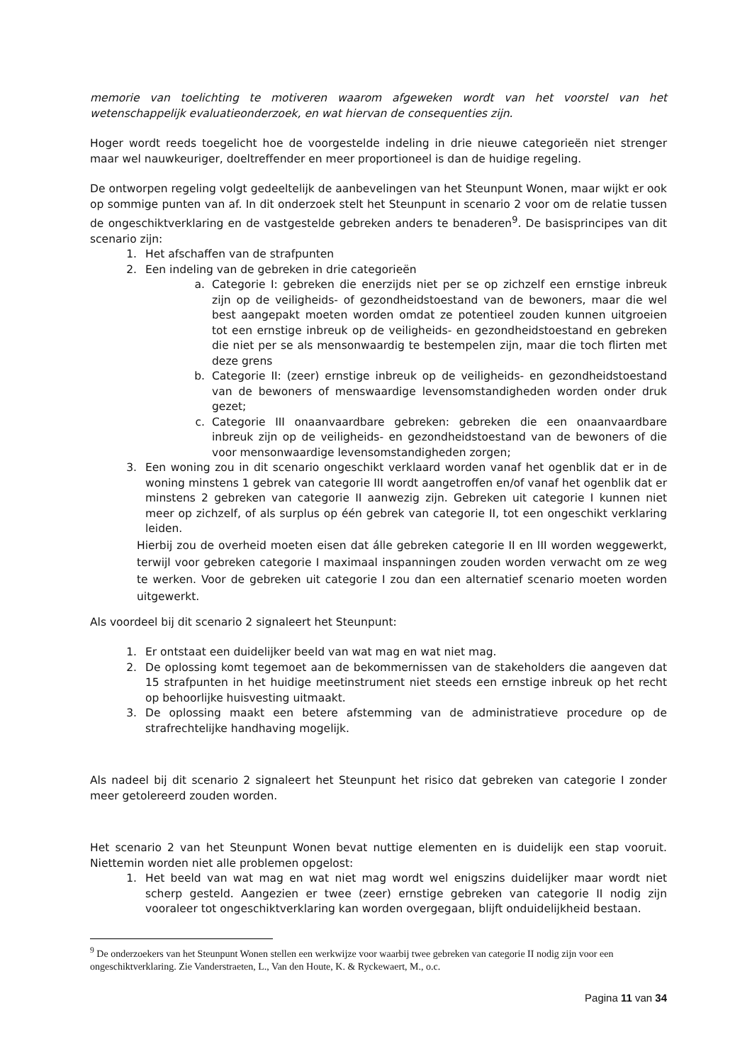memorie van toelichting te motiveren waarom afgeweken wordt van het voorstel van het wetenschappelijk evaluatieonderzoek, en wat hiervan de consequenties zijn.
Hoger wordt reeds toegelicht hoe de voorgestelde indeling in drie nieuwe categorieën niet strenger maar wel nauwkeuriger, doeltreffender en meer proportioneel is dan de huidige regeling.
De ontworpen regeling volgt gedeeltelijk de aanbevelingen van het Steunpunt Wonen, maar wijkt er ook op sommige punten van af. In dit onderzoek stelt het Steunpunt in scenario 2 voor om de relatie tussen de ongeschiktverklaring en de vastgestelde gebreken anders te benaderen<sup>9</sup>. De basisprincipes van dit scenario zijn:
1. Het afschaffen van de strafpunten
2. Een indeling van de gebreken in drie categorieën
a. Categorie I: gebreken die enerzijds niet per se op zichzelf een ernstige inbreuk zijn op de veiligheids- of gezondheidstoestand van de bewoners, maar die wel best aangepakt moeten worden omdat ze potentieel zouden kunnen uitgroeien tot een ernstige inbreuk op de veiligheids- en gezondheidstoestand en gebreken die niet per se als mensonwaardig te bestempelen zijn, maar die toch flirten met deze grens
b. Categorie II: (zeer) ernstige inbreuk op de veiligheids- en gezondheidstoestand van de bewoners of menswaardige levensomstandigheden worden onder druk gezet;
c. Categorie III onaanvaardbare gebreken: gebreken die een onaanvaardbare inbreuk zijn op de veiligheids- en gezondheidstoestand van de bewoners of die voor mensonwaardige levensomstandigheden zorgen;
3. Een woning zou in dit scenario ongeschikt verklaard worden vanaf het ogenblik dat er in de woning minstens 1 gebrek van categorie III wordt aangetroffen en/of vanaf het ogenblik dat er minstens 2 gebreken van categorie II aanwezig zijn. Gebreken uit categorie I kunnen niet meer op zichzelf, of als surplus op één gebrek van categorie II, tot een ongeschikt verklaring leiden.
Hierbij zou de overheid moeten eisen dat álle gebreken categorie II en III worden weggewerkt, terwijl voor gebreken categorie I maximaal inspanningen zouden worden verwacht om ze weg te werken. Voor de gebreken uit categorie I zou dan een alternatief scenario moeten worden uitgewerkt.
Als voordeel bij dit scenario 2 signaleert het Steunpunt:
1. Er ontstaat een duidelijker beeld van wat mag en wat niet mag.
2. De oplossing komt tegemoet aan de bekommernissen van de stakeholders die aangeven dat 15 strafpunten in het huidige meetinstrument niet steeds een ernstige inbreuk op het recht op behoorlijke huisvesting uitmaakt.
3. De oplossing maakt een betere afstemming van de administratieve procedure op de strafrechtelijke handhaving mogelijk.
Als nadeel bij dit scenario 2 signaleert het Steunpunt het risico dat gebreken van categorie I zonder meer getolereerd zouden worden.
Het scenario 2 van het Steunpunt Wonen bevat nuttige elementen en is duidelijk een stap vooruit. Niettemin worden niet alle problemen opgelost:
1. Het beeld van wat mag en wat niet mag wordt wel enigszins duidelijker maar wordt niet scherp gesteld. Aangezien er twee (zeer) ernstige gebreken van categorie II nodig zijn vooraleer tot ongeschiktverklaring kan worden overgegaan, blijft onduidelijkheid bestaan.
<sup>9</sup> De onderzoekers van het Steunpunt Wonen stellen een werkwijze voor waarbij twee gebreken van categorie II nodig zijn voor een ongeschiktverklaring. Zie Vanderstraeten, L., Van den Houte, K. & Ryckewaert, M., o.c.
Pagina 11 van 34